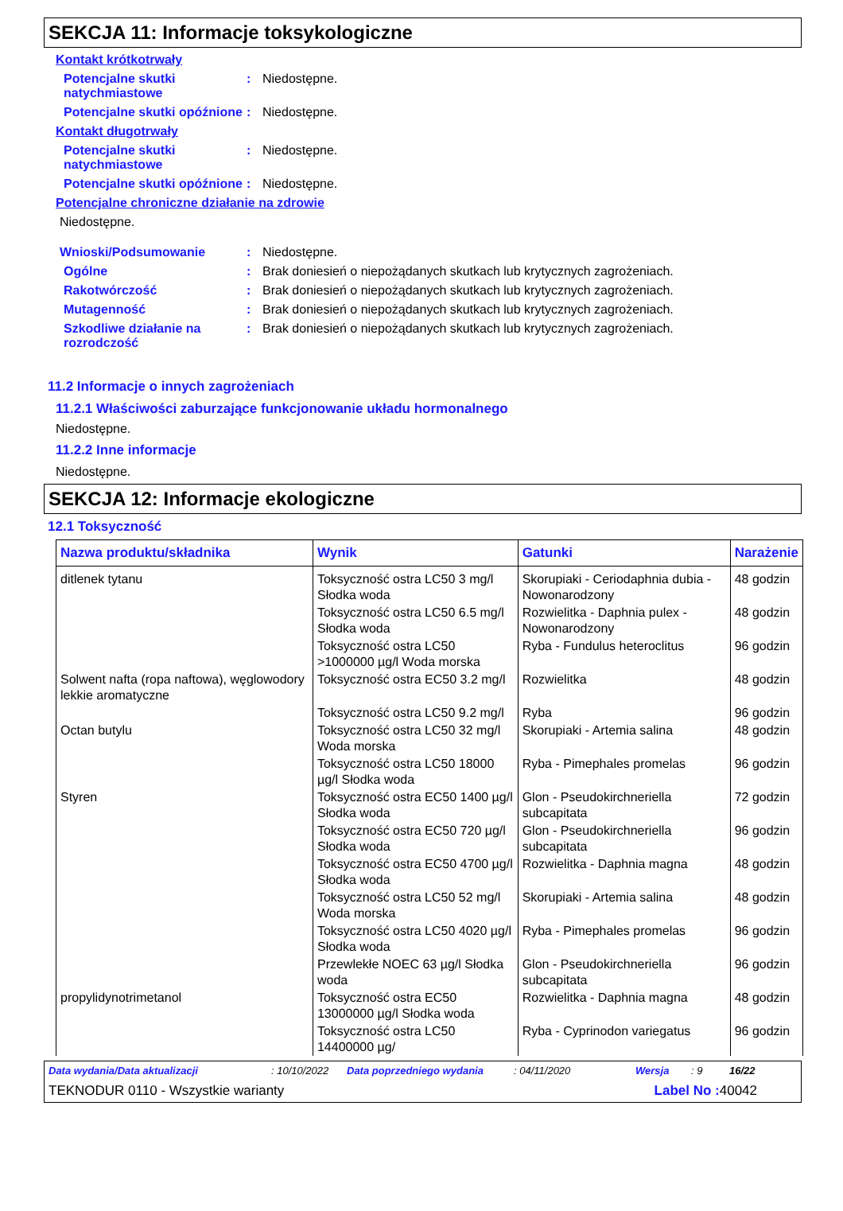SEKCJA 11: Informacje toksykologiczne
Kontakt krótkotrwały
Potencjalne skutki natychmiastowe: Niedostępne.
Potencjalne skutki opóźnione: Niedostępne.
Kontakt długotrwały
Potencjalne skutki natychmiastowe: Niedostępne.
Potencjalne skutki opóźnione: Niedostępne.
Potencjalne chroniczne działanie na zdrowie
Niedostępne.
Wnioski/Podsumowanie: Niedostępne.
Ogólne: Brak doniesień o niepożądanych skutkach lub krytycznych zagrożeniach.
Rakotwórczość: Brak doniesień o niepożądanych skutkach lub krytycznych zagrożeniach.
Mutagenność: Brak doniesień o niepożądanych skutkach lub krytycznych zagrożeniach.
Szkodliwe działanie na rozrodczość: Brak doniesień o niepożądanych skutkach lub krytycznych zagrożeniach.
11.2 Informacje o innych zagrożeniach
11.2.1 Właściwości zaburzające funkcjonowanie układu hormonalnego
Niedostępne.
11.2.2 Inne informacje
Niedostępne.
SEKCJA 12: Informacje ekologiczne
12.1 Toksyczność
| Nazwa produktu/składnika | Wynik | Gatunki | Narażenie |
| --- | --- | --- | --- |
| ditlenek tytanu | Toksyczność ostra LC50 3 mg/l Słodka woda | Skorupiaki - Ceriodaphnia dubia - Nowonarodzony | 48 godzin |
| | Toksyczność ostra LC50 6.5 mg/l Słodka woda | Rozwielitka - Daphnia pulex - Nowonarodzony | 48 godzin |
| | Toksyczność ostra LC50 >1000000 µg/l Woda morska | Ryba - Fundulus heteroclitus | 96 godzin |
| Solwent nafta (ropa naftowa), węglowodory lekkie aromatyczne | Toksyczność ostra EC50 3.2 mg/l | Rozwielitka | 48 godzin |
| | Toksyczność ostra LC50 9.2 mg/l | Ryba | 96 godzin |
| Octan butylu | Toksyczność ostra LC50 32 mg/l Woda morska | Skorupiaki - Artemia salina | 48 godzin |
| | Toksyczność ostra LC50 18000 µg/l Słodka woda | Ryba - Pimephales promelas | 96 godzin |
| Styren | Toksyczność ostra EC50 1400 µg/l Słodka woda | Glon - Pseudokirchneriella subcapitata | 72 godzin |
| | Toksyczność ostra EC50 720 µg/l Słodka woda | Glon - Pseudokirchneriella subcapitata | 96 godzin |
| | Toksyczność ostra EC50 4700 µg/l Słodka woda | Rozwielitka - Daphnia magna | 48 godzin |
| | Toksyczność ostra LC50 52 mg/l Woda morska | Skorupiaki - Artemia salina | 48 godzin |
| | Toksyczność ostra LC50 4020 µg/l Słodka woda | Ryba - Pimephales promelas | 96 godzin |
| | Przewlekłe NOEC 63 µg/l Słodka woda | Glon - Pseudokirchneriella subcapitata | 96 godzin |
| propylidynotrimetanol | Toksyczność ostra EC50 13000000 µg/l Słodka woda | Rozwielitka - Daphnia magna | 48 godzin |
| | Toksyczność ostra LC50 14400000 µg/ | Ryba - Cyprinodon variegatus | 96 godzin |
Data wydania/Data aktualizacji: 10/10/2022 Data poprzedniego wydania: 04/11/2020 Wersja: 9 16/22
TEKNODUR 0110 - Wszystkie warianty Label No : 40042